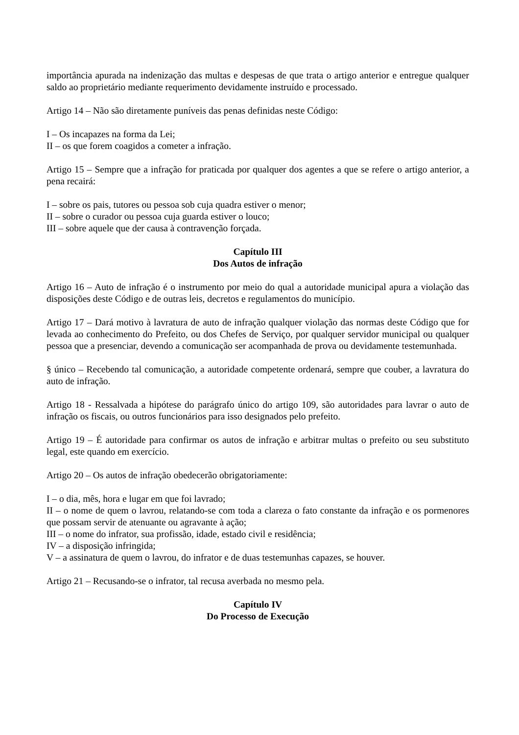importância apurada na indenização das multas e despesas de que trata o artigo anterior e entregue qualquer saldo ao proprietário mediante requerimento devidamente instruído e processado.
Artigo 14 – Não são diretamente puníveis das penas definidas neste Código:
I – Os incapazes na forma da Lei;
II – os que forem coagidos a cometer a infração.
Artigo 15 – Sempre que a infração for praticada por qualquer dos agentes a que se refere o artigo anterior, a pena recairá:
I – sobre os pais, tutores ou pessoa sob cuja quadra estiver o menor;
II – sobre o curador ou pessoa cuja guarda estiver o louco;
III – sobre aquele que der causa à contravenção forçada.
Capítulo III
Dos Autos de infração
Artigo 16 – Auto de infração é o instrumento por meio do qual a autoridade municipal apura a violação das disposições deste Código e de outras leis, decretos e regulamentos do município.
Artigo 17 – Dará motivo à lavratura de auto de infração qualquer violação das normas deste Código que for levada ao conhecimento do Prefeito, ou dos Chefes de Serviço, por qualquer servidor municipal ou qualquer pessoa que a presenciar, devendo a comunicação ser acompanhada de prova ou devidamente testemunhada.
§ único – Recebendo tal comunicação, a autoridade competente ordenará, sempre que couber, a lavratura do auto de infração.
Artigo 18 - Ressalvada a hipótese do parágrafo único do artigo 109, são autoridades para lavrar o auto de infração os fiscais, ou outros funcionários para isso designados pelo prefeito.
Artigo 19 – É autoridade para confirmar os autos de infração e arbitrar multas o prefeito ou seu substituto legal, este quando em exercício.
Artigo 20 – Os autos de infração obedecerão obrigatoriamente:
I – o dia, mês, hora e lugar em que foi lavrado;
II – o nome de quem o lavrou, relatando-se com toda a clareza o fato constante da infração e os pormenores que possam servir de atenuante ou agravante à ação;
III – o nome do infrator, sua profissão, idade, estado civil e residência;
IV – a disposição infringida;
V – a assinatura de quem o lavrou, do infrator e de duas testemunhas capazes, se houver.
Artigo 21 – Recusando-se o infrator, tal recusa averbada no mesmo pela.
Capítulo IV
Do Processo de Execução